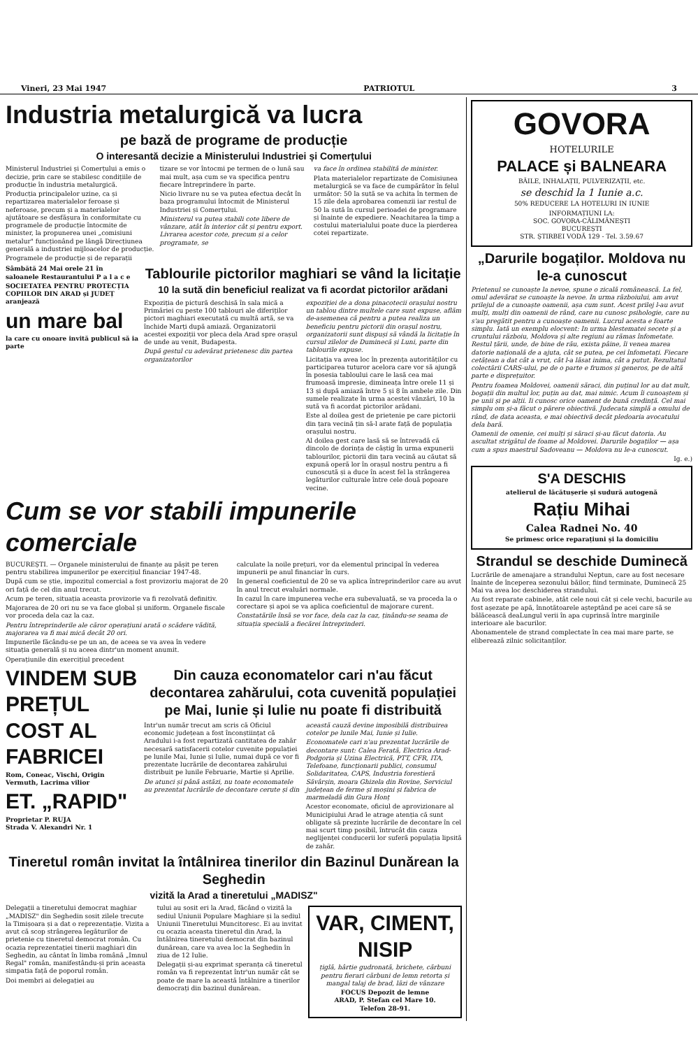Vineri, 23 Mai 1947 PATRIOTUL 3
Industria metalurgică va lucra
pe bază de programe de producție
O interesantă decizie a Ministerului Industriei și Comerțului
Ministerul Industriei și Comerțului a emis o decizie, prin care se stabilesc condițiile de producție în industria metalurgică.
Producția principalelor uzine, ca și repartizarea materialelor feroase și neferoase, precum și a materialelor ajutătoare se desfășura în conformitate cu programele de producție întocmite de minister, la propunerea unei „comisiuni metalur" funcționând pe lângă Direcțiunea generală a industriei mijloacelor de producție.
Programele de producție și de reparații
tizare se vor întocmi pe termen de o lună sau mai mult, așa cum se va specifica pentru fiecare întreprindere în parte.
Nicio livrare nu se va putea efectua decât în baza programului întocmit de Ministerul Industriei și Comerțului.
Ministerul va putea stabili cote libere de vânzare, atât în interior cât și pentru export. Livrarea acestor cote, precum și a celor programate, se
va face în ordinea stabilită de minister.
Plata materialelor repartizate de Comisiunea metalurgică se va face de cumpărător în felul următor: 50 la sută se va achita în termen de 15 zile dela aprobarea comenzii iar restul de 50 la sută în cursul perioadei de programare și înainte de expediere. Neachitarea la timp a costului materialului poate duce la pierderea cotei repartizate.
Sâmbătă 24 Mai orele 21 în saloanele Restaurantului P a l a c e
SOCIETATEA PENTRU PROTECȚIA COPIILOR DIN ARAD și JUDEȚ aranjează
un mare bal
la care cu onoare invită publicul să ia parte
Tablourile pictorilor maghiari se vând la licitație
10 la sută din beneficiul realizat va fi acordat pictorilor arădani
Expoziția de pictură deschisă în sala mică a Primăriei cu peste 100 tablouri ale diferiților pictori maghiari executată cu multă artă, se va închide Marți după amiază. Organizatorii acestei expoziții vor pleca dela Arad spre orașul de unde au venit, Budapesta.
După gestul cu adevărat prietenesc din partea organizatorilor
expoziției de a dona pinacotecii orașului nostru un tablou dintre multele care sunt expuse, aflăm de-asemenea că pentru a putea realiza un beneficiu pentru pictorii din orașul nostru, organizatorii sunt dispuși să vândă la licitație în cursul zilelor de Duminecă și Luni, parte din tablourile expuse.
Licitația va avea loc în prezența autorităților cu participarea tuturor acelora care vor să ajungă în posesia tabloului care le lasă cea mai frumoasă impresie, dimineața între orele 11 și 13 și după amiază între 5 și 8 în ambele zile. Din sumele realizate în urma acestei vânzări, 10 la sută va fi acordat pictorilor arădani.
Este al doilea gest de prietenie pe care pictorii din țara vecină țin să-l arate față de populația orașului nostru.
Al doilea gest care lasă să se întrevadă că dincolo de dorința de câștig în urma expunerii tablourilor, pictorii din țara vecină au căutat să expună operă lor în orașul nostru pentru a fi cunoscută și a duce în acest fel la strângerea legăturilor culturale între cele două popoare vecine.
Cum se vor stabili impunerile comerciale
BUCUREȘTI. — Organele ministerului de finanțe au pășit pe teren pentru stabilirea impunerilor pe exercițiul financiar 1947-48.
După cum se știe, impozitul comercial a fost provizoriu majorat de 20 ori față de cel din anul trecut.
Acum pe teren, situația aceasta provizorie va fi rezolvată definitiv.
Majorarea de 20 ori nu se va face global și uniform. Organele fiscale vor proceda dela caz la caz.
Pentru întreprinderile ale căror operațiuni arată o scădere vădită, majorarea va fi mai mică decât 20 ori.
Impunerile făcându-se pe un an, de aceea se va avea în vedere situația generală și nu aceea dintr'un moment anumit.
Operațiunile din exercițiul precedent
calculate la noile prețuri, vor da elementul principal în vederea impunerii pe anul financiar în curs.
In general coeficientul de 20 se va aplica întreprinderilor care au avut în anul trecut evaluări normale.
In cazul în care impunerea veche era subevaluată, se va proceda la o corectare și apoi se va aplica coeficientul de majorare curent.
Constatările însă se vor face, dela caz la caz, ținându-se seama de situația specială a fiecărei întreprinderi.
VINDEM SUB PREȚUL COST AL FABRICEI
Rom, Coneac, Vischi, Origin Vermuth, Lacrima vilior
ET. „RAPID"
Proprietar P. RUJA
Strada V. Alexandri Nr. 1
Din cauza economatelor cari n'au făcut decontarea zahărului, cota cuvenită populației pe Mai, Iunie și Iulie nu poate fi distribuită
Intr'un număr trecut am scris că Oficiul economic județean a fost înconștiințat că Aradului i-a fost repartizată cantitatea de zahăr necesară satisfacerii cotelor cuvenite populației pe lunile Mai, Iunie și Iulie, numai după ce vor fi prezentate lucrările de decontarea zahărului distribuit pe lunile Februarie, Martie și Aprilie.
De atunci și până astăzi, nu toate economatele au prezentat lucrările de decontare cerute și din
această cauză devine imposibilă distribuirea cotelor pe lunile Mai, Iunie și Iulie.
Economatele cari n'au prezentat lucrările de decontare sunt: Calea Ferată, Electrica Arad-Podgoria și Uzina Electrică, PTT, CFR, ITA, Telefoane, funcționarii publici, consumul Solidaritatea, CAPS, Industria forestieră Săvârșin, moara Ghizela din Rovine, Serviciul județean de ferme și moșini și fabrica de marmeladă din Gura Honț
Acestor economate, oficiul de aprovizionare al Municipiului Arad le atrage atenția că sunt obligate să prezinte lucrările de decontare în cel mai scurt timp posibil, întrucât din cauza neglijenței conducerii lor suferă populația lipsită de zahăr.
Tineretul român invitat la întâlnirea tinerilor din Bazinul Dunărean la Seghedin
vizită la Arad a tineretului „MADISZ"
Delegații a tineretului democrat maghiar „MADISZ" din Seghedin sosit zilele trecute la Timișoara și a dat o reprezentație. Vizita a avut că scop strângerea legăturilor de prietenie cu tineretul democrat român. Cu ocazia reprezentației tinerii maghiari din Seghedin, au cântat în limba română „Imnul Regal" român, manifestându-și prin aceasta simpatia față de poporul român.
Doi membri ai delegației au
tului au sosit eri la Arad, făcând o vizită la sediul Uniunii Populare Maghiare și la sediul Uniunii Tineretului Muncitoresc. Ei au invitat cu ocazia aceasta tineretul din Arad, la întâlnirea tineretului democrat din bazinul dunărean, care va avea loc la Seghedin în ziua de 12 Iulie.
Delegații și-au exprimat speranța că tineretul român va fi reprezentat într'un număr cât se poate de mare la această întâlnire a tinerilor democrați din bazinul dunărean.
VAR, CIMENT, NISIP
țiglă, hârtie gudronată, brichete, cărbuni pentru fierari cărbuni de lemn retorta și mangal talaj de brad, lăzi de vânzare
FOCUS Depozit de lemne
ARAD, P. Stefan cel Mare 10.
Telefon 28-91.
GOVORA
HOTELURILE
PALACE și BALNEARA
BĂILE, INHALAȚII, PULVERIZAȚII, etc.
se deschid la 1 Iunie a.c.
50% REDUCERE LA HOTELURI IN IUNIE
INFORMAȚIUNI LA:
SOC. GOVORA-CĂLIMĂNEȘTI
BUCUREȘTI
STR. ȘTIRBEI VODĂ 129 - Tel. 3.59.67
„Darurile bogaților. Moldova nu le-a cunoscut
Prietenul se cunoaște la nevoe, spune o zicală românească. La fel, omul adevărat se cunoaște la nevoe. In urma războiului, am avut prilejul de a cunoaște oamenii, așa cum sunt. Acest prilej l-au avut mulți, mulți din oamenii de rând, care nu cunosc psihologie, care nu s'au pregătit pentru a cunoaște oamenii. Lucrul acesta e foarte simplu. Iată un exemplu elocvent: In urma blestematei secete și a cruntului războiu, Moldova și alte regiuni au rămas înfometate. Restul țării, unde, de bine de rău, exista pâine, îi venea marea datorie națională de a ajuta, cât se putea, pe cei înfometați. Fiecare cetățean a dat cât a vrut, cât l-a lăsat inima, cât a putut. Rezultatul colectării CARS-ului, pe de o parte e frumos și generos, pe de altă parte e disprețuitor.
Pentru foamea Moldovei, oamenii săraci, din puținul lor au dat mult, bogații din multul lor, puțin au dat, mai nimic. Acum îi cunoaștem și pe unii și pe alții. Ii cunosc orice oament de bună credință. Cel mai simplu om și-a făcut o părere obiectivă. Judecata simplă a omului de rând, de data aceasta, e mai obiectivă decât pledoaria avocatului dela bară.
Oamenii de omenie, cei mulți și săraci și-au făcut datoria. Au ascultat strigătul de foame al Moldovei. Darurile bogaților — așa cum a spus maestrul Sadoveanu — Moldova nu le-a cunoscut.
Ig. e.)
S'A DESCHIS
atelierul de lăcătușerie și sudură autogenă
Rațiu Mihai
Calea Radnei No. 40
Se primesc orice reparațiuni și la domiciliu
Strandul se deschide Duminecă
Lucrările de amenajare a strandului Neptun, care au fost necesare înainte de începerea sezonului băilor, fiind terminate, Duminecă 25 Mai va avea loc deschiderea strandului.
Au fost reparate cabinele, atât cele noui cât și cele vechi, bacurile au fost așezate pe apă, înnotătoarele așteptând pe acei care să se bălăcească deaLungul verii în apa cuprinsă între marginile interioare ale bacurilor.
Abonamentele de ștrand complectate în cea mai mare parte, se eliberează zilnic solicitanților.